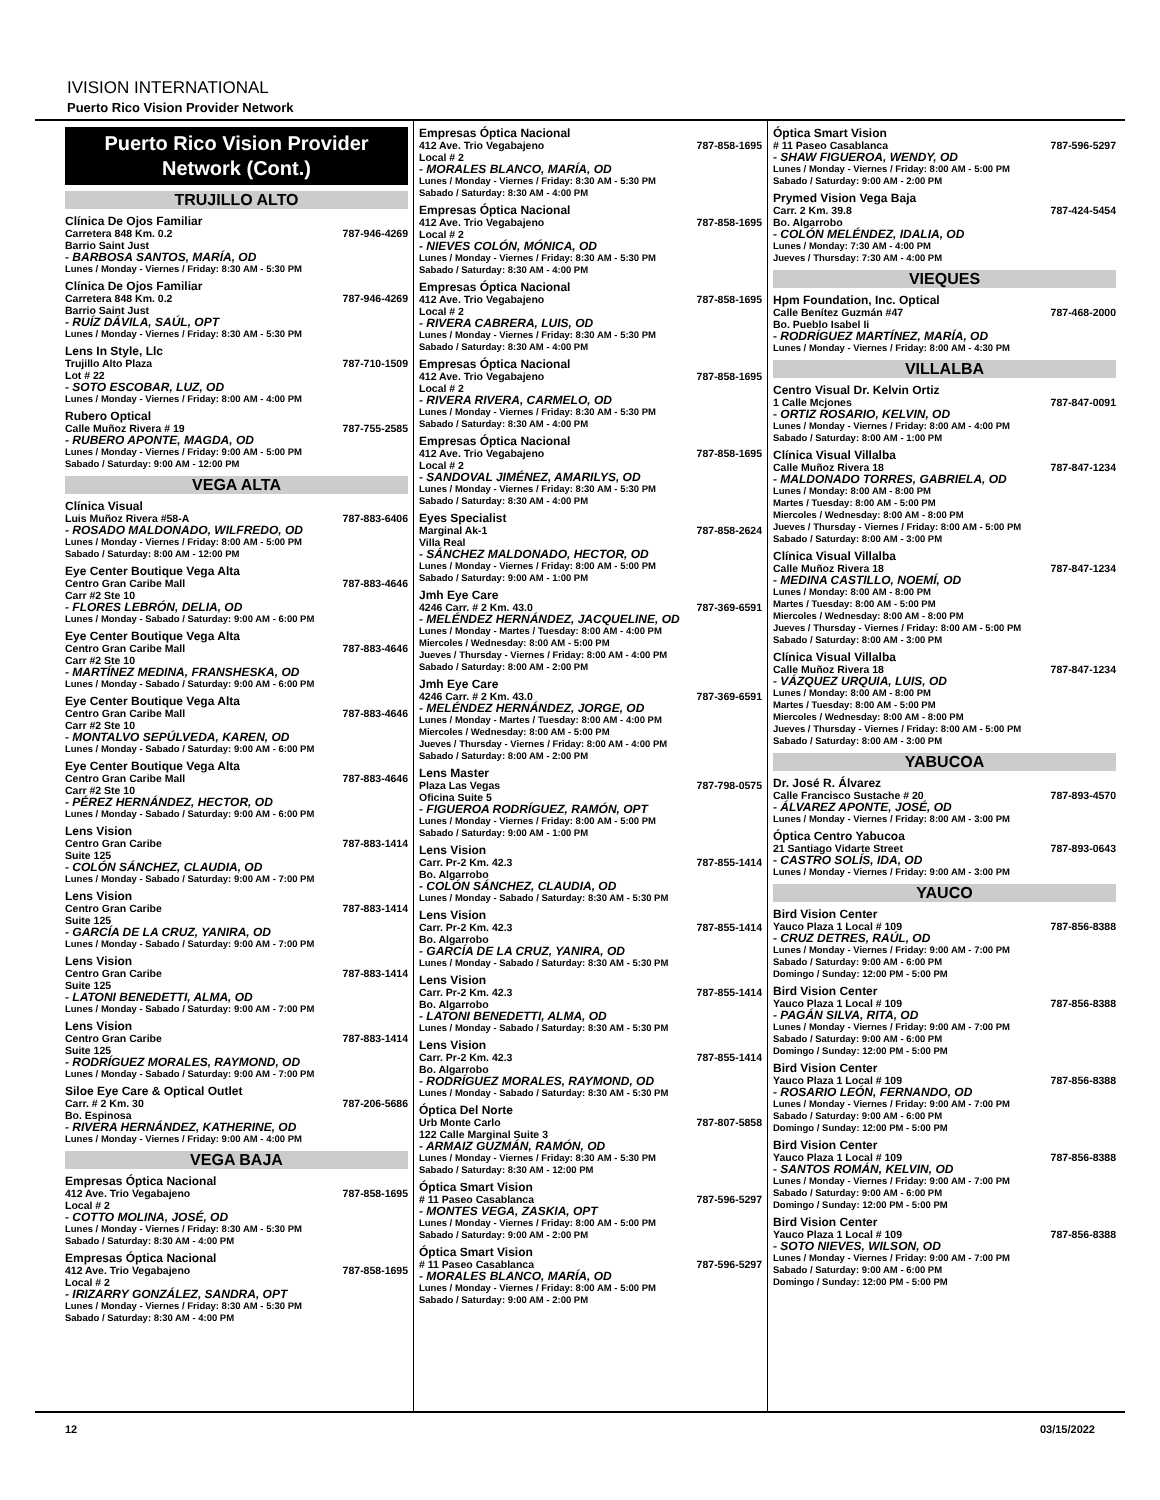IVISION INTERNATIONAL
Puerto Rico Vision Provider Network
Puerto Rico Vision Provider Network (Cont.)
TRUJILLO ALTO
Clínica De Ojos Familiar
Carretera 848 Km. 0.2 787-946-4269
Barrio Saint Just
- BARBOSA SANTOS, MARÍA, OD
Lunes / Monday - Viernes / Friday: 8:30 AM - 5:30 PM
Clínica De Ojos Familiar
Carretera 848 Km. 0.2 787-946-4269
Barrio Saint Just
- RUÍZ DÁVILA, SAÚL, OPT
Lunes / Monday - Viernes / Friday: 8:30 AM - 5:30 PM
Lens In Style, Llc
Trujillo Alto Plaza 787-710-1509
Lot # 22
- SOTO ESCOBAR, LUZ, OD
Lunes / Monday - Viernes / Friday: 8:00 AM - 4:00 PM
Rubero Optical
Calle Muñoz Rivera # 19 787-755-2585
- RUBERO APONTE, MAGDA, OD
Lunes / Monday - Viernes / Friday: 9:00 AM - 5:00 PM
Sabado / Saturday: 9:00 AM - 12:00 PM
VEGA ALTA
Clínica Visual
Luis Muñoz Rivera #58-A 787-883-6406
- ROSADO MALDONADO, WILFREDO, OD
Lunes / Monday - Viernes / Friday: 8:00 AM - 5:00 PM
Sabado / Saturday: 8:00 AM - 12:00 PM
Eye Center Boutique Vega Alta
Centro Gran Caribe Mall 787-883-4646
Carr #2 Ste 10
- FLORES LEBRÓN, DELIA, OD
Lunes / Monday - Sabado / Saturday: 9:00 AM - 6:00 PM
Eye Center Boutique Vega Alta
Centro Gran Caribe Mall 787-883-4646
Carr #2 Ste 10
- MARTÍNEZ MEDINA, FRANSHESKA, OD
Lunes / Monday - Sabado / Saturday: 9:00 AM - 6:00 PM
Eye Center Boutique Vega Alta
Centro Gran Caribe Mall 787-883-4646
Carr #2 Ste 10
- MONTALVO SEPÚLVEDA, KAREN, OD
Lunes / Monday - Sabado / Saturday: 9:00 AM - 6:00 PM
Eye Center Boutique Vega Alta
Centro Gran Caribe Mall 787-883-4646
Carr #2 Ste 10
- PÉREZ HERNÁNDEZ, HECTOR, OD
Lunes / Monday - Sabado / Saturday: 9:00 AM - 6:00 PM
Lens Vision
Centro Gran Caribe 787-883-1414
Suite 125
- COLÓN SÁNCHEZ, CLAUDIA, OD
Lunes / Monday - Sabado / Saturday: 9:00 AM - 7:00 PM
Lens Vision
Centro Gran Caribe 787-883-1414
Suite 125
- GARCÍA DE LA CRUZ, YANIRA, OD
Lunes / Monday - Sabado / Saturday: 9:00 AM - 7:00 PM
Lens Vision
Centro Gran Caribe 787-883-1414
Suite 125
- LATONI BENEDETTI, ALMA, OD
Lunes / Monday - Sabado / Saturday: 9:00 AM - 7:00 PM
Lens Vision
Centro Gran Caribe 787-883-1414
Suite 125
- RODRÍGUEZ MORALES, RAYMOND, OD
Lunes / Monday - Sabado / Saturday: 9:00 AM - 7:00 PM
Siloe Eye Care & Optical Outlet
Carr. # 2 Km. 30 787-206-5686
Bo. Espinosa
- RIVERA HERNÁNDEZ, KATHERINE, OD
Lunes / Monday - Viernes / Friday: 9:00 AM - 4:00 PM
VEGA BAJA
Empresas Óptica Nacional
412 Ave. Trio Vegabajeno 787-858-1695
Local # 2
- COTTO MOLINA, JOSÉ, OD
Lunes / Monday - Viernes / Friday: 8:30 AM - 5:30 PM
Sabado / Saturday: 8:30 AM - 4:00 PM
Empresas Óptica Nacional
412 Ave. Trio Vegabajeno 787-858-1695
Local # 2
- IRIZARRY GONZÁLEZ, SANDRA, OPT
Lunes / Monday - Viernes / Friday: 8:30 AM - 5:30 PM
Sabado / Saturday: 8:30 AM - 4:00 PM
Empresas Óptica Nacional
412 Ave. Trio Vegabajeno 787-858-1695
Local # 2
- MORALES BLANCO, MARÍA, OD
Lunes / Monday - Viernes / Friday: 8:30 AM - 5:30 PM
Sabado / Saturday: 8:30 AM - 4:00 PM
Empresas Óptica Nacional
412 Ave. Trio Vegabajeno 787-858-1695
Local # 2
- NIEVES COLÓN, MÓNICA, OD
Lunes / Monday - Viernes / Friday: 8:30 AM - 5:30 PM
Sabado / Saturday: 8:30 AM - 4:00 PM
Empresas Óptica Nacional
412 Ave. Trio Vegabajeno 787-858-1695
Local # 2
- RIVERA CABRERA, LUIS, OD
Lunes / Monday - Viernes / Friday: 8:30 AM - 5:30 PM
Sabado / Saturday: 8:30 AM - 4:00 PM
Empresas Óptica Nacional
412 Ave. Trio Vegabajeno 787-858-1695
Local # 2
- RIVERA RIVERA, CARMELO, OD
Lunes / Monday - Viernes / Friday: 8:30 AM - 5:30 PM
Sabado / Saturday: 8:30 AM - 4:00 PM
Empresas Óptica Nacional
412 Ave. Trio Vegabajeno 787-858-1695
Local # 2
- SANDOVAL JIMÉNEZ, AMARILYS, OD
Lunes / Monday - Viernes / Friday: 8:30 AM - 5:30 PM
Sabado / Saturday: 8:30 AM - 4:00 PM
Eyes Specialist
Marginal Ak-1 787-858-2624
Villa Real
- SÁNCHEZ MALDONADO, HECTOR, OD
Lunes / Monday - Viernes / Friday: 8:00 AM - 5:00 PM
Sabado / Saturday: 9:00 AM - 1:00 PM
Jmh Eye Care
4246 Carr. # 2 Km. 43.0 787-369-6591
- MELÉNDEZ HERNÁNDEZ, JACQUELINE, OD
Lunes / Monday - Martes / Tuesday: 8:00 AM - 4:00 PM
Miercoles / Wednesday: 8:00 AM - 5:00 PM
Jueves / Thursday - Viernes / Friday: 8:00 AM - 4:00 PM
Sabado / Saturday: 8:00 AM - 2:00 PM
Jmh Eye Care
4246 Carr. # 2 Km. 43.0 787-369-6591
- MELÉNDEZ HERNÁNDEZ, JORGE, OD
Lunes / Monday - Martes / Tuesday: 8:00 AM - 4:00 PM
Miercoles / Wednesday: 8:00 AM - 5:00 PM
Jueves / Thursday - Viernes / Friday: 8:00 AM - 4:00 PM
Sabado / Saturday: 8:00 AM - 2:00 PM
Lens Master
Plaza Las Vegas 787-798-0575
Oficina Suite 5
- FIGUEROA RODRÍGUEZ, RAMÓN, OPT
Lunes / Monday - Viernes / Friday: 8:00 AM - 5:00 PM
Sabado / Saturday: 9:00 AM - 1:00 PM
Lens Vision
Carr. Pr-2 Km. 42.3 787-855-1414
Bo. Algarrobo
- COLÓN SÁNCHEZ, CLAUDIA, OD
Lunes / Monday - Sabado / Saturday: 8:30 AM - 5:30 PM
Lens Vision
Carr. Pr-2 Km. 42.3 787-855-1414
Bo. Algarrobo
- GARCÍA DE LA CRUZ, YANIRA, OD
Lunes / Monday - Sabado / Saturday: 8:30 AM - 5:30 PM
Lens Vision
Carr. Pr-2 Km. 42.3 787-855-1414
Bo. Algarrobo
- LATONI BENEDETTI, ALMA, OD
Lunes / Monday - Sabado / Saturday: 8:30 AM - 5:30 PM
Lens Vision
Carr. Pr-2 Km. 42.3 787-855-1414
Bo. Algarrobo
- RODRÍGUEZ MORALES, RAYMOND, OD
Lunes / Monday - Sabado / Saturday: 8:30 AM - 5:30 PM
Óptica Del Norte
Urb Monte Carlo 787-807-5858
122 Calle Marginal Suite 3
- ARMAIZ GUZMÁN, RAMÓN, OD
Lunes / Monday - Viernes / Friday: 8:30 AM - 5:30 PM
Sabado / Saturday: 8:30 AM - 12:00 PM
Óptica Smart Vision
# 11 Paseo Casablanca 787-596-5297
- MONTES VEGA, ZASKIA, OPT
Lunes / Monday - Viernes / Friday: 8:00 AM - 5:00 PM
Sabado / Saturday: 9:00 AM - 2:00 PM
Óptica Smart Vision
# 11 Paseo Casablanca 787-596-5297
- MORALES BLANCO, MARÍA, OD
Lunes / Monday - Viernes / Friday: 8:00 AM - 5:00 PM
Sabado / Saturday: 9:00 AM - 2:00 PM
Óptica Smart Vision
# 11 Paseo Casablanca 787-596-5297
- SHAW FIGUEROA, WENDY, OD
Lunes / Monday - Viernes / Friday: 8:00 AM - 5:00 PM
Sabado / Saturday: 9:00 AM - 2:00 PM
Prymed Vision Vega Baja
Carr. 2 Km. 39.8 787-424-5454
Bo. Algarrobo
- COLÓN MELÉNDEZ, IDALIA, OD
Lunes / Monday: 7:30 AM - 4:00 PM
Jueves / Thursday: 7:30 AM - 4:00 PM
VIEQUES
Hpm Foundation, Inc. Optical
Calle Benítez Guzmán #47 787-468-2000
Bo. Pueblo Isabel Ii
- RODRÍGUEZ MARTÍNEZ, MARÍA, OD
Lunes / Monday - Viernes / Friday: 8:00 AM - 4:30 PM
VILLALBA
Centro Visual Dr. Kelvin Ortiz
1 Calle Mcjones 787-847-0091
- ORTIZ ROSARIO, KELVIN, OD
Lunes / Monday - Viernes / Friday: 8:00 AM - 4:00 PM
Sabado / Saturday: 8:00 AM - 1:00 PM
Clínica Visual Villalba
Calle Muñoz Rivera 18 787-847-1234
- MALDONADO TORRES, GABRIELA, OD
Lunes / Monday: 8:00 AM - 8:00 PM
Martes / Tuesday: 8:00 AM - 5:00 PM
Miercoles / Wednesday: 8:00 AM - 8:00 PM
Jueves / Thursday - Viernes / Friday: 8:00 AM - 5:00 PM
Sabado / Saturday: 8:00 AM - 3:00 PM
Clínica Visual Villalba
Calle Muñoz Rivera 18 787-847-1234
- MEDINA CASTILLO, NOEMÍ, OD
Lunes / Monday: 8:00 AM - 8:00 PM
Martes / Tuesday: 8:00 AM - 5:00 PM
Miercoles / Wednesday: 8:00 AM - 8:00 PM
Jueves / Thursday - Viernes / Friday: 8:00 AM - 5:00 PM
Sabado / Saturday: 8:00 AM - 3:00 PM
Clínica Visual Villalba
Calle Muñoz Rivera 18 787-847-1234
- VÁZQUEZ URQUIA, LUIS, OD
Lunes / Monday: 8:00 AM - 8:00 PM
Martes / Tuesday: 8:00 AM - 5:00 PM
Miercoles / Wednesday: 8:00 AM - 8:00 PM
Jueves / Thursday - Viernes / Friday: 8:00 AM - 5:00 PM
Sabado / Saturday: 8:00 AM - 3:00 PM
YABUCOA
Dr. José R. Álvarez
Calle Francisco Sustache # 20 787-893-4570
- ÁLVAREZ APONTE, JOSÉ, OD
Lunes / Monday - Viernes / Friday: 8:00 AM - 3:00 PM
Óptica Centro Yabucoa
21 Santiago Vidarte Street 787-893-0643
- CASTRO SOLÍS, IDA, OD
Lunes / Monday - Viernes / Friday: 9:00 AM - 3:00 PM
YAUCO
Bird Vision Center
Yauco Plaza 1 Local # 109 787-856-8388
- CRUZ DETRES, RAÚL, OD
Lunes / Monday - Viernes / Friday: 9:00 AM - 7:00 PM
Sabado / Saturday: 9:00 AM - 6:00 PM
Domingo / Sunday: 12:00 PM - 5:00 PM
Bird Vision Center
Yauco Plaza 1 Local # 109 787-856-8388
- PAGÁN SILVA, RITA, OD
Lunes / Monday - Viernes / Friday: 9:00 AM - 7:00 PM
Sabado / Saturday: 9:00 AM - 6:00 PM
Domingo / Sunday: 12:00 PM - 5:00 PM
Bird Vision Center
Yauco Plaza 1 Local # 109 787-856-8388
- ROSARIO LEÓN, FERNANDO, OD
Lunes / Monday - Viernes / Friday: 9:00 AM - 7:00 PM
Sabado / Saturday: 9:00 AM - 6:00 PM
Domingo / Sunday: 12:00 PM - 5:00 PM
Bird Vision Center
Yauco Plaza 1 Local # 109 787-856-8388
- SANTOS ROMÁN, KELVIN, OD
Lunes / Monday - Viernes / Friday: 9:00 AM - 7:00 PM
Sabado / Saturday: 9:00 AM - 6:00 PM
Domingo / Sunday: 12:00 PM - 5:00 PM
Bird Vision Center
Yauco Plaza 1 Local # 109 787-856-8388
- SOTO NIEVES, WILSON, OD
Lunes / Monday - Viernes / Friday: 9:00 AM - 7:00 PM
Sabado / Saturday: 9:00 AM - 6:00 PM
Domingo / Sunday: 12:00 PM - 5:00 PM
12 03/15/2022